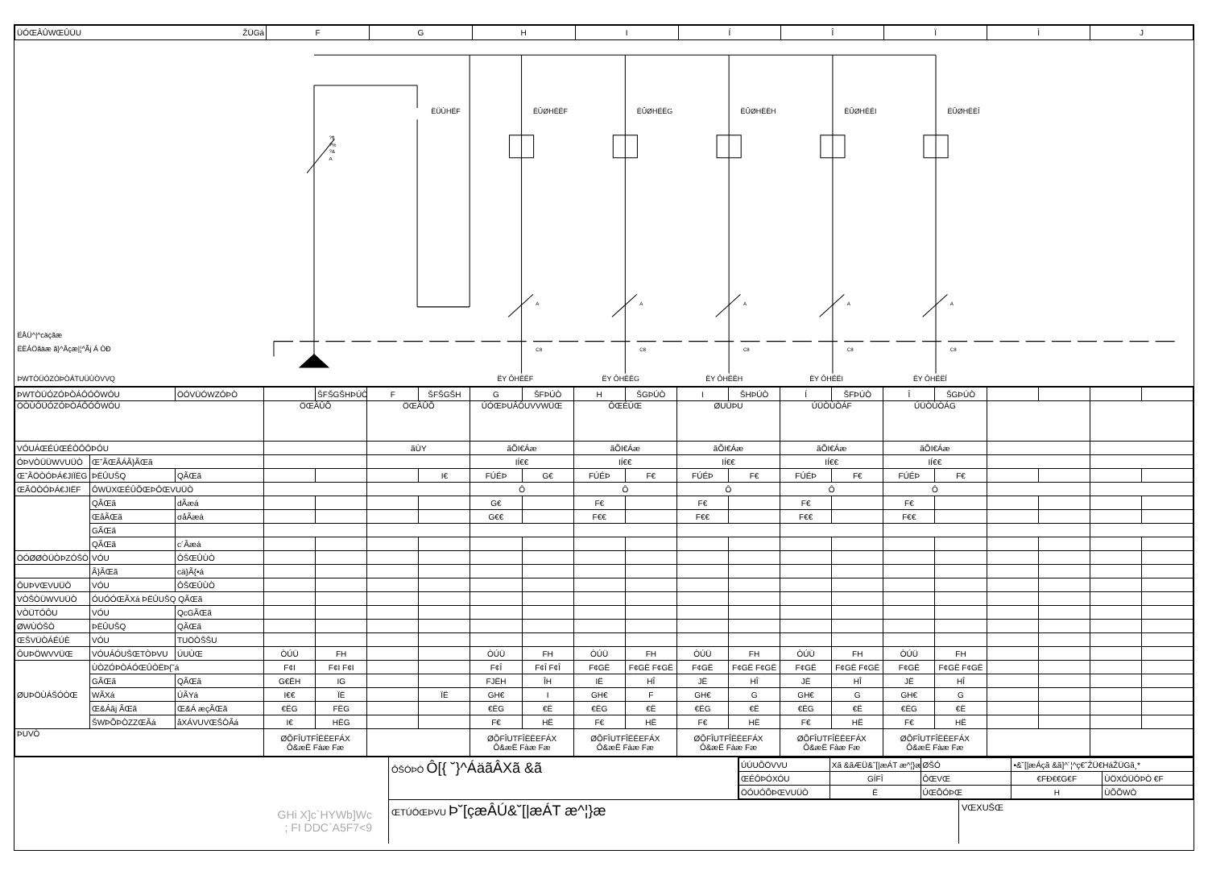| ÜÓŒÂÛWŒÛÜU ŽÜGá | F | G | H | I | Í | Î | Ï | Ì | J |
ËÜÙHËF
ËÛØHËËF
ËÛØHËËG
ËÛØHËËH
ËÛØHËËI
ËÛØHËËÍ
ËÅÜ^|^cäçãæ
ËËÁÖãäæ ã}^Åçæ|¦^Ãj Á ÒÐ
ÞWTÒÜÓZÓÞÒÁTUÜÙÒVVQ
ËY ÔHËËF
ËY ÔHËËG
ËY ÔHËËH
ËY ÔHËËI
ËY ÔHËËÍ
?$
?%
?&
A
A
A
A
A
A
C8
C8
C8
C8
C8
| ÞWTÒÜÓZÓÞÒÁÔÓÔWÓU | | ÖÓVÜÓWZÓÞÒ | | ŠFŠGŠHÞÚÒ | F | ŠFŠGŠH | G | ŠFÞÚÒ | H | ŠGÞÚÒ | I | ŠHÞÚÒ | Í | ŠFÞÚÒ | Î | ŠGÞÚÒ | | | | |
| ÖÒÙÔÜÓZÓÞÒÁÔÓÔWÓU | | | ÖŒÂÛÕ | | ÖŒÂÛÕ | | ÚÓŒÞUÂÔUVVWÜŒ | | ÔŒÉÚŒ | | ØUÜÞU | | ÚÜÒÙÒÁF | | ÚÜÒÙÒÁG | | | | | |
| VÓUÁŒÉÚŒÉÒÔÔÞÓU | | | | | ãÙY | | ãÕI€Áæ | | ãÕI€Áæ | | ãÕI€Áæ | | ãÕI€Áæ | | ãÕI€Áæ | | | | | |
| ÓÞVÒÜÜWVUÜÒ | ŒˇÃŒÃÁÃ}ÃŒã | | | | | | IÍ€€ | | IÍ€€ | | IÍ€€ | | IÍ€€ | | IÍ€€ | | | | | |
| ŒˇÃÖÒÓÞÁ€JIÏËG | ÞËÛUŠQ | QÃŒã | | | | I€ | FÚÉÞ | G€ | FÚÉÞ | F€ | FÚÉÞ | F€ | FÚÉÞ | F€ | FÚÉÞ | F€ | | | | |
| ŒÃÖÒÓÞÁ€JIËF | ÔWÜXŒÉÛÕŒÞÔŒVUÜÒ | | | | | | Ô | | Ô | | Ô | | Ô | | Ô | | | | | |
| | QÃŒã | dÃæá | | | | | G€ | | F€ | | F€ | | F€ | | F€ | | | | | |
| | ŒåÃŒã | σåÃæá | | | | | G€€ | | F€€ | | F€€ | | F€€ | | F€€ | | | | | |
| | GÃŒã | | | | | | | | | | | | | | | | | | | |
| | QÃŒã | c´Ãæá | | | | | | | | | | | | | | | | | | |
| ÖÓØØÒÜÒÞZÓŠÒ | VÓU | ÔŠŒÛÙÒ | | | | | | | | | | | | | | | | | | |
| | Ã}ÃŒã | cä}Ã{•á | | | | | | | | | | | | | | | | | | |
| ÔUÞVŒVUÜÒ | VÓU | ÔŠŒÛÙÒ | | | | | | | | | | | | | | | | | | |
| VÒŠÒÜWVUÜÒ | ÓUÓÓŒÃXá ÞËÛUŠQ QÃŒã | | | | | | | | | | | | | | | | | | | |
| VÒÜTÓÔU | VÓU | QcGÃŒã | | | | | | | | | | | | | | | | | | |
| ØWÙÓŠÒ | ÞËÛUŠQ | QÃŒã | | | | | | | | | | | | | | | | | | |
| ŒŠVÜÒÁÉÚÈ | VÓU | TUÖÒŠŠU | | | | | | | | | | | | | | | | | | |
| ÔUÞÖWVVÜŒ | VÓUÁÓUŠŒTÒÞVU | ÚUÙŒ | ÒÚÜ | FH | | | ÒÚÜ | FH | ÒÚÜ | FH | ÒÚÜ | FH | ÒÚÜ | FH | ÒÚÜ | FH | | | | |
| ØUÞÖÙÁŠÓÒŒ | ÙÒZÓÞÒÁÓŒÛÒËÞ{˘á | | F¢I | F¢I F¢I | | | F¢Î | F¢Î F¢Î | F¢GË | F¢GË F¢GË | F¢GË | F¢GË F¢GË | F¢GË | F¢GË F¢GË | F¢GË | F¢GË F¢GË | | | | |
| | GÃŒã | QÃŒã | G€ËH | IG | | | FJËH | ÎH | IË | HÎ | JË | HÎ | JË | HÎ | JË | HÎ | | | | |
| | WÃXá | ÚÃYá | I€€ | ÏË | | ÏË | GH€ | I | GH€ | F | GH€ | G | GH€ | G | GH€ | G | | | | |
| | Œ&Áãj ÃŒã | Œ&Á æçÃŒã | €ËG | FËG | | | €ËG | €Ë | €ËG | €Ë | €ËG | €Ë | €ËG | €Ë | €ËG | €Ë | | | | |
| | ŠWÞÕÞÒZZŒÃá | åXÁVUVŒŠÒÃá | I€ | HËG | | | F€ | HË | F€ | HË | F€ | HË | F€ | HË | F€ | HË | | | | |
| ÞUVÒ | | | ØÕFÎUTFÎËËEFÁX Ô&æË Fàæ Fæ | | | | ØÕFÎUTFÎËËEFÁX Ô&æË Fàæ Fæ | | ØÕFÎUTFÎËËEFÁX Ô&æË Fàæ Fæ | | ØÕFÎUTFÎËËEFÁX Ô&æË Fàæ Fæ | | ØÕFÎUTFÎËËEFÁX Ô&æË Fàæ Fæ | | ØÕFÎUTFÎËËEFÁX Ô&æË Fàæ Fæ | | | | | |
GHi X]c`HYWb]Wc
; FI DDC`A5F7<9
ÔŠÓÞÒ Ô[{ ˘}^ÁäãÂXã &ã
| ÚÚUÕÖVVU | Xã &ãÆÜ&˘[/æÁT æ^¦}æ | ØŠÓ | •&˘[/æÁçã &ã]^´¦^ç€˘ŽÜ€HáŽÜGã¸* | |
| ŒÉÔÞÓXÓU | GÍFÎ | ÔŒVŒ | €FÐ€€G€F | ÙÖXÓÜÓÞÒ €F |
| ÖÓUÓÕÞŒVUÜÒ | Ë | ÚŒÕÓÞŒ | H | ÙÕÕWÒ |
ŒTÚÓŒÞVU Þ˘[çæÂÚ&˘[|æÁT æ^¦}æ
VŒXUŠŒ